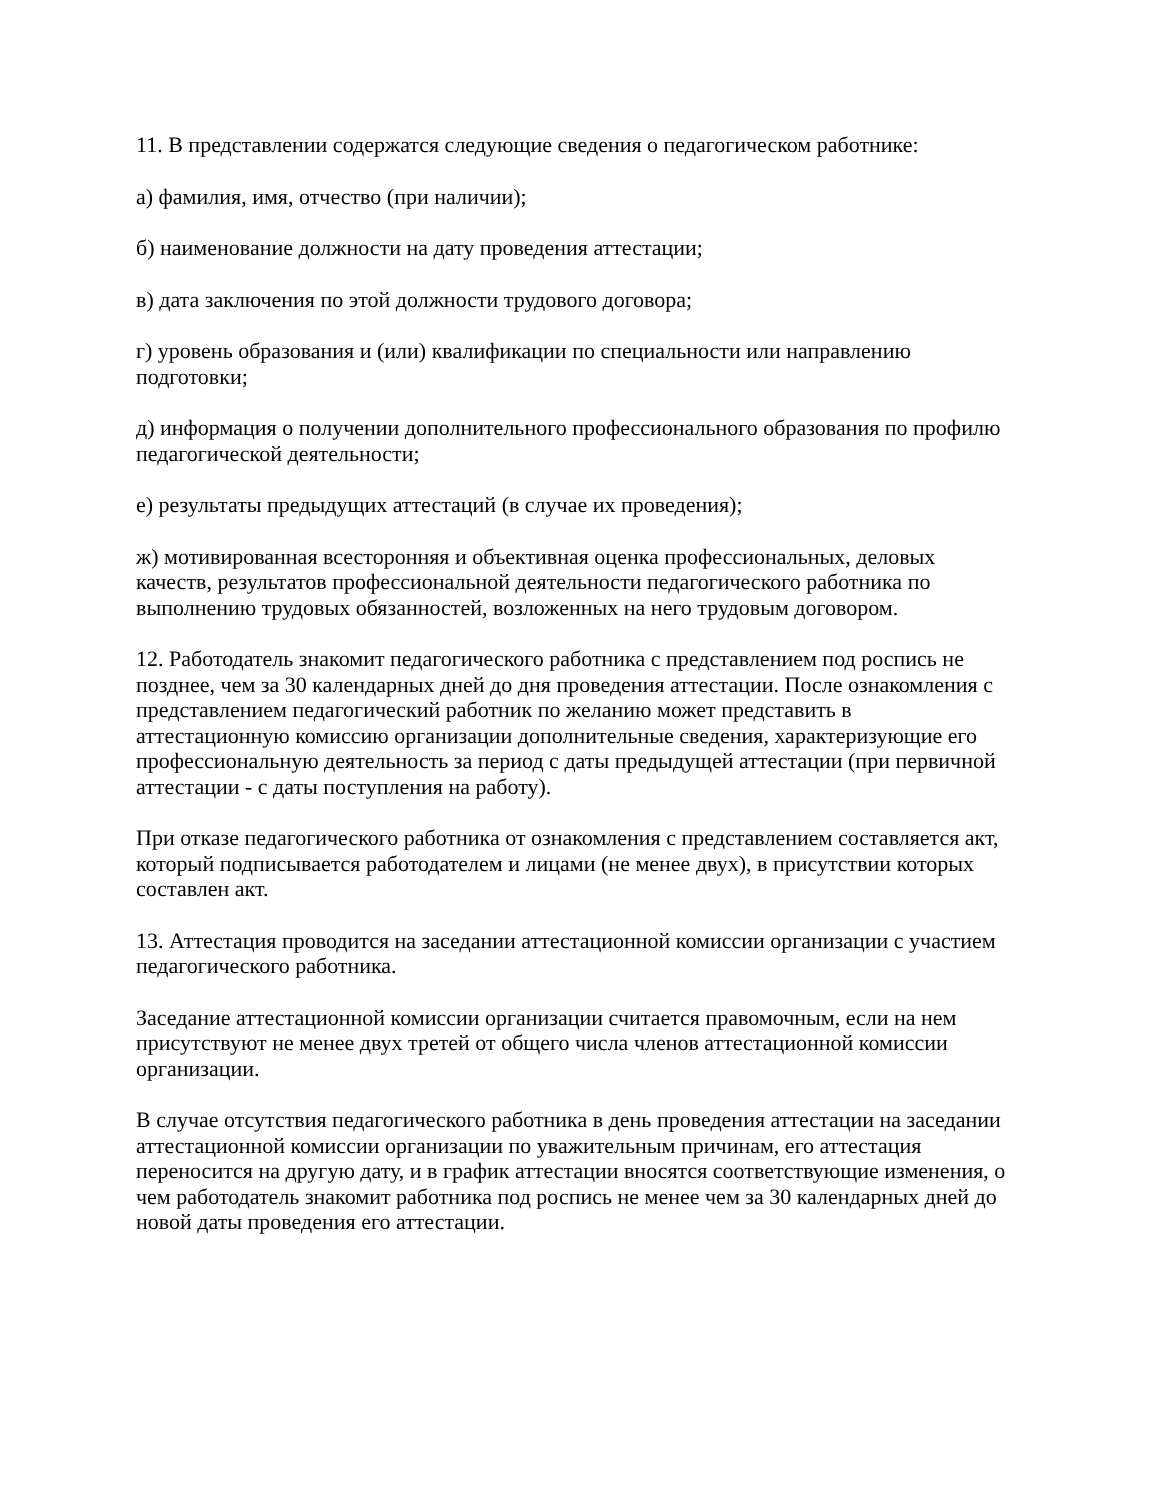11. В представлении содержатся следующие сведения о педагогическом работнике:
а) фамилия, имя, отчество (при наличии);
б) наименование должности на дату проведения аттестации;
в) дата заключения по этой должности трудового договора;
г) уровень образования и (или) квалификации по специальности или направлению подготовки;
д) информация о получении дополнительного профессионального образования по профилю педагогической деятельности;
е) результаты предыдущих аттестаций (в случае их проведения);
ж) мотивированная всесторонняя и объективная оценка профессиональных, деловых качеств, результатов профессиональной деятельности педагогического работника по выполнению трудовых обязанностей, возложенных на него трудовым договором.
12. Работодатель знакомит педагогического работника с представлением под роспись не позднее, чем за 30 календарных дней до дня проведения аттестации. После ознакомления с представлением педагогический работник по желанию может представить в аттестационную комиссию организации дополнительные сведения, характеризующие его профессиональную деятельность за период с даты предыдущей аттестации (при первичной аттестации - с даты поступления на работу).
При отказе педагогического работника от ознакомления с представлением составляется акт, который подписывается работодателем и лицами (не менее двух), в присутствии которых составлен акт.
13. Аттестация проводится на заседании аттестационной комиссии организации с участием педагогического работника.
Заседание аттестационной комиссии организации считается правомочным, если на нем присутствуют не менее двух третей от общего числа членов аттестационной комиссии организации.
В случае отсутствия педагогического работника в день проведения аттестации на заседании аттестационной комиссии организации по уважительным причинам, его аттестация переносится на другую дату, и в график аттестации вносятся соответствующие изменения, о чем работодатель знакомит работника под роспись не менее чем за 30 календарных дней до новой даты проведения его аттестации.